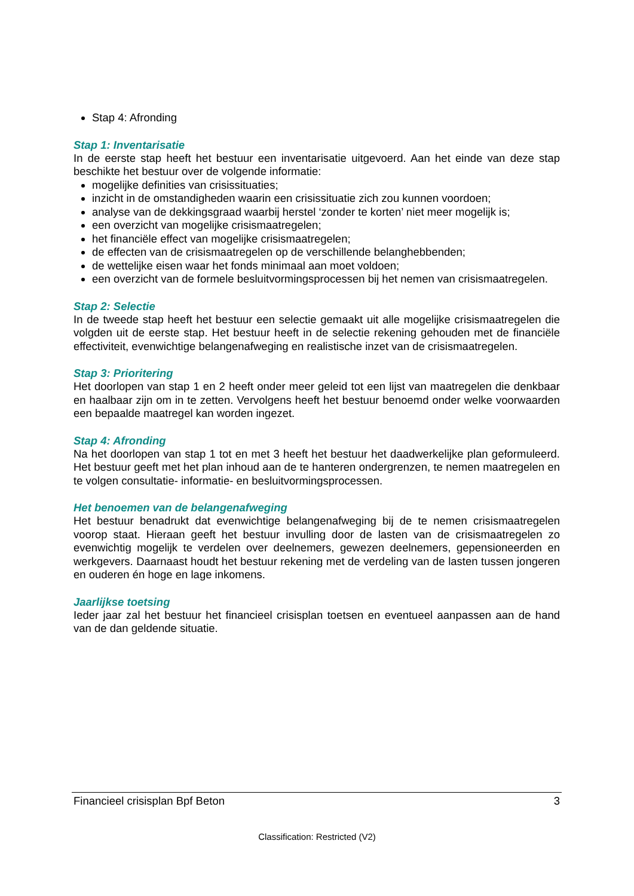Stap 4: Afronding
Stap 1: Inventarisatie
In de eerste stap heeft het bestuur een inventarisatie uitgevoerd. Aan het einde van deze stap beschikte het bestuur over de volgende informatie:
mogelijke definities van crisissituaties;
inzicht in de omstandigheden waarin een crisissituatie zich zou kunnen voordoen;
analyse van de dekkingsgraad waarbij herstel ‘zonder te korten’ niet meer mogelijk is;
een overzicht van mogelijke crisismaatregelen;
het financiële effect van mogelijke crisismaatregelen;
de effecten van de crisismaatregelen op de verschillende belanghebbenden;
de wettelijke eisen waar het fonds minimaal aan moet voldoen;
een overzicht van de formele besluitvormingsprocessen bij het nemen van crisismaatregelen.
Stap 2: Selectie
In de tweede stap heeft het bestuur een selectie gemaakt uit alle mogelijke crisismaatregelen die volgden uit de eerste stap. Het bestuur heeft in de selectie rekening gehouden met de financiële effectiviteit, evenwichtige belangenafweging en realistische inzet van de crisismaatregelen.
Stap 3: Prioritering
Het doorlopen van stap 1 en 2 heeft onder meer geleid tot een lijst van maatregelen die denkbaar en haalbaar zijn om in te zetten. Vervolgens heeft het bestuur benoemd onder welke voorwaarden een bepaalde maatregel kan worden ingezet.
Stap 4: Afronding
Na het doorlopen van stap 1 tot en met 3 heeft het bestuur het daadwerkelijke plan geformuleerd. Het bestuur geeft met het plan inhoud aan de te hanteren ondergrenzen, te nemen maatregelen en te volgen consultatie- informatie- en besluitvormingsprocessen.
Het benoemen van de belangenafweging
Het bestuur benadrukt dat evenwichtige belangenafweging bij de te nemen crisismaatregelen voorop staat. Hieraan geeft het bestuur invulling door de lasten van de crisismaatregelen zo evenwichtig mogelijk te verdelen over deelnemers, gewezen deelnemers, gepensioneerden en werkgevers. Daarnaast houdt het bestuur rekening met de verdeling van de lasten tussen jongeren en ouderen én hoge en lage inkomens.
Jaarlijkse toetsing
Ieder jaar zal het bestuur het financieel crisisplan toetsen en eventueel aanpassen aan de hand van de dan geldende situatie.
Financieel crisisplan Bpf Beton 3
Classification: Restricted (V2)